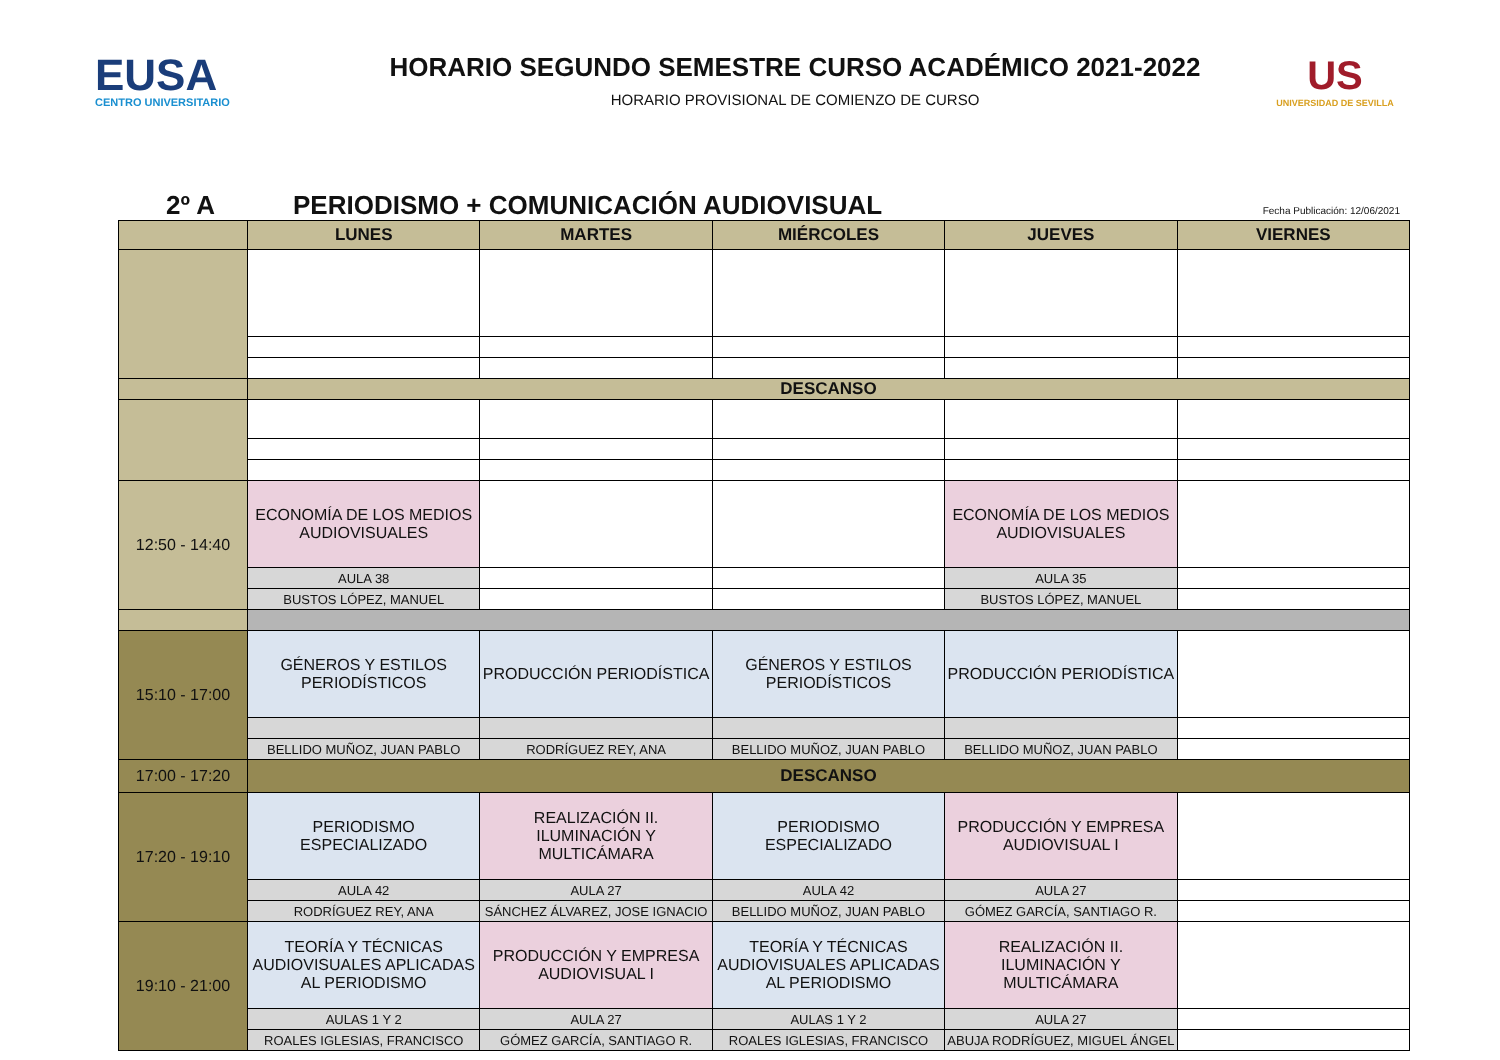EUSA
CENTRO UNIVERSITARIO
HORARIO SEGUNDO SEMESTRE CURSO ACADÉMICO 2021-2022
HORARIO PROVISIONAL DE COMIENZO DE CURSO
US
UNIVERSIDAD DE SEVILLA
2º A PERIODISMO + COMUNICACIÓN AUDIOVISUAL
Fecha Publicación: 12/06/2021
| | LUNES | MARTES | MIÉRCOLES | JUEVES | VIERNES |
| --- | --- | --- | --- | --- | --- |
| | DESCANSO | | | | |
| 12:50 - 14:40 | ECONOMÍA DE LOS MEDIOS AUDIOVISUALES | | | ECONOMÍA DE LOS MEDIOS AUDIOVISUALES | |
| | AULA 38 | | | AULA 35 | |
| | BUSTOS LÓPEZ, MANUEL | | | BUSTOS LÓPEZ, MANUEL | |
| 15:10 - 17:00 | GÉNEROS Y ESTILOS PERIODÍSTICOS | PRODUCCIÓN PERIODÍSTICA | GÉNEROS Y ESTILOS PERIODÍSTICOS | PRODUCCIÓN PERIODÍSTICA | |
| | BELLIDO MUÑOZ, JUAN PABLO | RODRÍGUEZ REY, ANA | BELLIDO MUÑOZ, JUAN PABLO | BELLIDO MUÑOZ, JUAN PABLO | |
| 17:00 - 17:20 | DESCANSO | | | | |
| 17:20 - 19:10 | PERIODISMO ESPECIALIZADO | REALIZACIÓN II. ILUMINACIÓN Y MULTICÁMARA | PERIODISMO ESPECIALIZADO | PRODUCCIÓN Y EMPRESA AUDIOVISUAL I | |
| | AULA 42 | AULA 27 | AULA 42 | AULA 27 | |
| | RODRÍGUEZ REY, ANA | SÁNCHEZ ÁLVAREZ, JOSE IGNACIO | BELLIDO MUÑOZ, JUAN PABLO | GÓMEZ GARCÍA, SANTIAGO R. | |
| 19:10 - 21:00 | TEORÍA Y TÉCNICAS AUDIOVISUALES APLICADAS AL PERIODISMO | PRODUCCIÓN Y EMPRESA AUDIOVISUAL I | TEORÍA Y TÉCNICAS AUDIOVISUALES APLICADAS AL PERIODISMO | REALIZACIÓN II. ILUMINACIÓN Y MULTICÁMARA | |
| | AULAS 1 Y 2 | AULA 27 | AULAS 1 Y 2 | AULA 27 | |
| | ROALES IGLESIAS, FRANCISCO | GÓMEZ GARCÍA, SANTIAGO R. | ROALES IGLESIAS, FRANCISCO | ABUJA RODRÍGUEZ, MIGUEL ÁNGEL | |